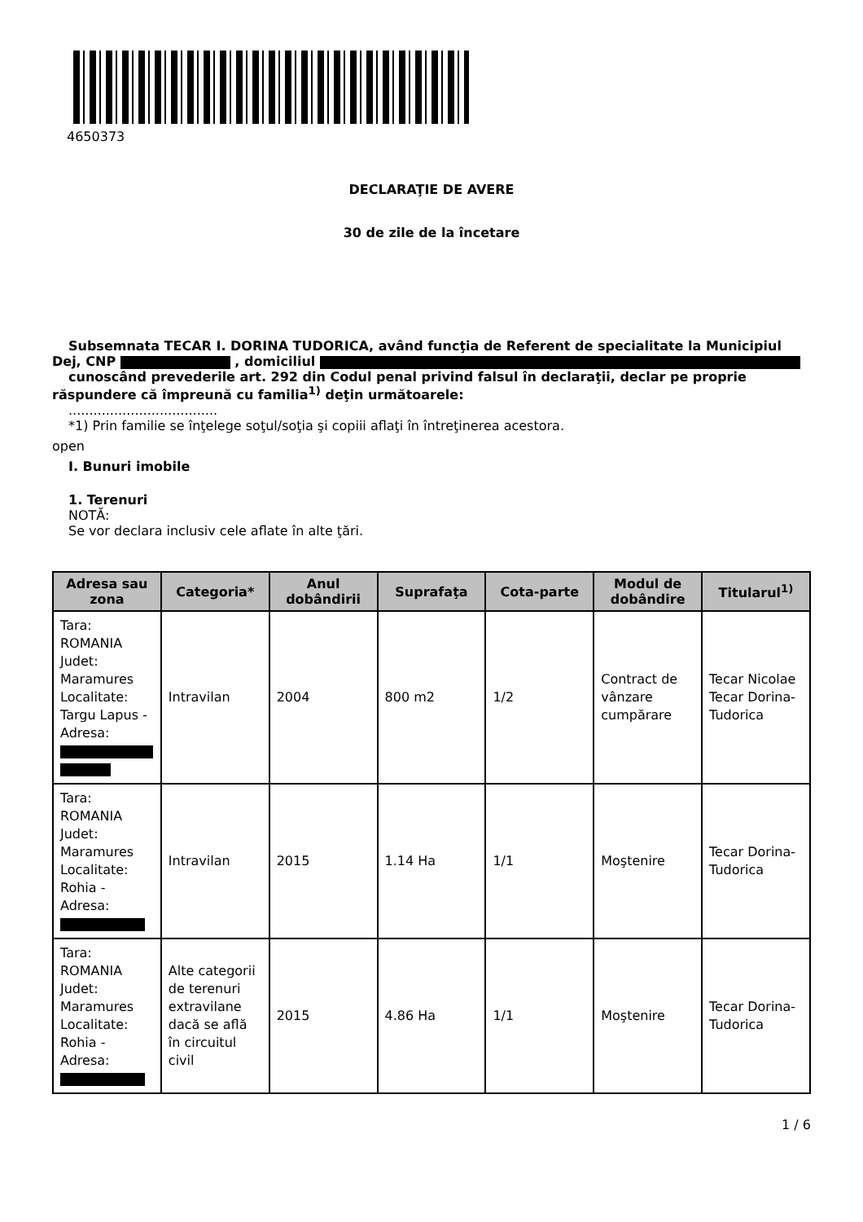4650373
DECLARAŢIE DE AVERE
30 de zile de la încetare
Subsemnata TECAR I. DORINA TUDORICA, având funcţia de Referent de specialitate la Municipiul Dej, CNP , domiciliul
cunoscând prevederile art. 292 din Codul penal privind falsul în declaraţii, declar pe proprie răspundere că împreună cu familia<sup>1)</sup> deţin următoarele:
....................................
*1) Prin familie se înţelege soţul/soţia şi copiii aflaţi în întreţinerea acestora.
open
I. Bunuri imobile
1. Terenuri
NOTĂ:
Se vor declara inclusiv cele aflate în alte ţări.
| Adresa sau zona | Categoria* | Anul dobândirii | Suprafaţa | Cota-parte | Modul de dobândire | Titularul<sup>1)</sup> |
| --- | --- | --- | --- | --- | --- | --- |
| Tara: ROMANIA Judet: Maramures Localitate: Targu Lapus - Adresa: | Intravilan | 2004 | 800 m2 | 1/2 | Contract de vânzare cumpărare | Tecar Nicolae Tecar Dorina-Tudorica |
| Tara: ROMANIA Judet: Maramures Localitate: Rohia - Adresa: | Intravilan | 2015 | 1.14 Ha | 1/1 | Moştenire | Tecar Dorina-Tudorica |
| Tara: ROMANIA Judet: Maramures Localitate: Rohia - Adresa: | Alte categorii de terenuri extravilane dacă se află în circuitul civil | 2015 | 4.86 Ha | 1/1 | Moştenire | Tecar Dorina-Tudorica |
1 / 6